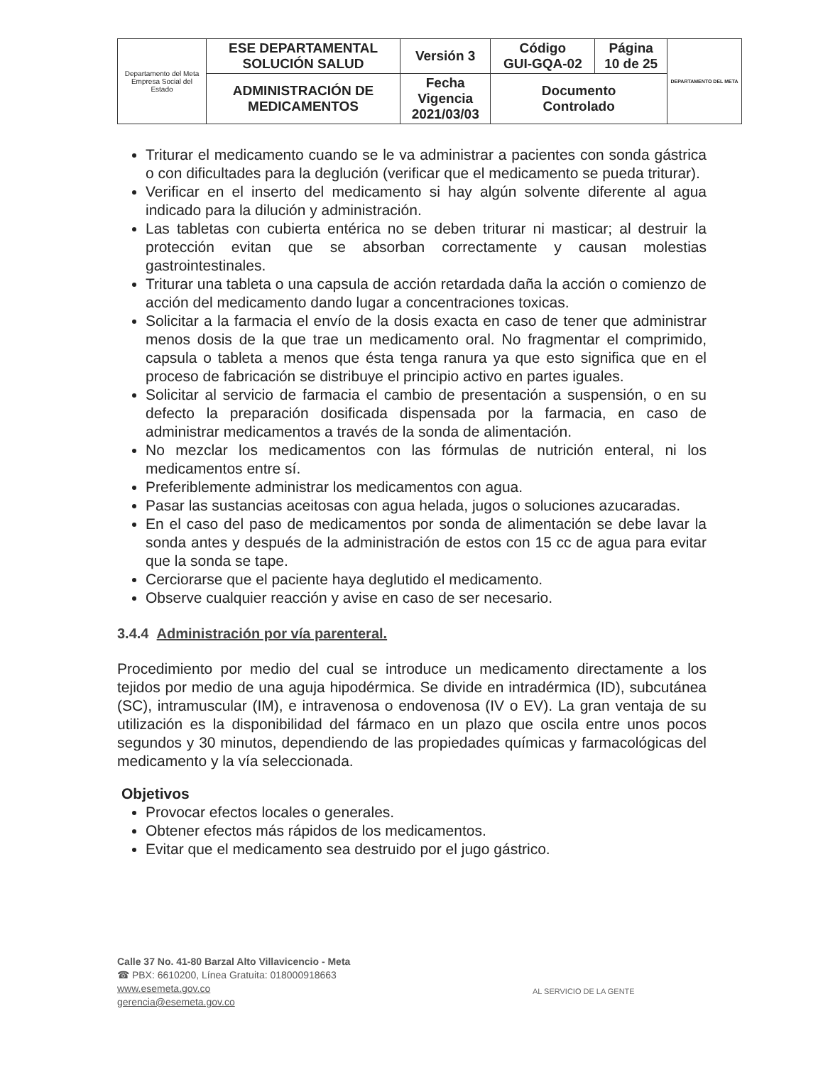| Departamento del Meta Empresa Social del Estado | ESE DEPARTAMENTAL SOLUCIÓN SALUD | Versión 3 | Código GUI-GQA-02 | Página 10 de 25 | DEPARTAMENTO DEL META |
| | ADMINISTRACIÓN DE MEDICAMENTOS | Fecha Vigencia 2021/03/03 | Documento Controlado | | |
Triturar el medicamento cuando se le va administrar a pacientes con sonda gástrica o con dificultades para la deglución (verificar que el medicamento se pueda triturar).
Verificar en el inserto del medicamento si hay algún solvente diferente al agua indicado para la dilución y administración.
Las tabletas con cubierta entérica no se deben triturar ni masticar; al destruir la protección evitan que se absorban correctamente y causan molestias gastrointestinales.
Triturar una tableta o una capsula de acción retardada daña la acción o comienzo de acción del medicamento dando lugar a concentraciones toxicas.
Solicitar a la farmacia el envío de la dosis exacta en caso de tener que administrar menos dosis de la que trae un medicamento oral. No fragmentar el comprimido, capsula o tableta a menos que ésta tenga ranura ya que esto significa que en el proceso de fabricación se distribuye el principio activo en partes iguales.
Solicitar al servicio de farmacia el cambio de presentación a suspensión, o en su defecto la preparación dosificada dispensada por la farmacia, en caso de administrar medicamentos a través de la sonda de alimentación.
No mezclar los medicamentos con las fórmulas de nutrición enteral, ni los medicamentos entre sí.
Preferiblemente administrar los medicamentos con agua.
Pasar las sustancias aceitosas con agua helada, jugos o soluciones azucaradas.
En el caso del paso de medicamentos por sonda de alimentación se debe lavar la sonda antes y después de la administración de estos con 15 cc de agua para evitar que la sonda se tape.
Cerciorarse que el paciente haya deglutido el medicamento.
Observe cualquier reacción y avise en caso de ser necesario.
3.4.4 Administración por vía parenteral.
Procedimiento por medio del cual se introduce un medicamento directamente a los tejidos por medio de una aguja hipodérmica. Se divide en intradérmica (ID), subcutánea (SC), intramuscular (IM), e intravenosa o endovenosa (IV o EV). La gran ventaja de su utilización es la disponibilidad del fármaco en un plazo que oscila entre unos pocos segundos y 30 minutos, dependiendo de las propiedades químicas y farmacológicas del medicamento y la vía seleccionada.
Objetivos
Provocar efectos locales o generales.
Obtener efectos más rápidos de los medicamentos.
Evitar que el medicamento sea destruido por el jugo gástrico.
Calle 37 No. 41-80 Barzal Alto Villavicencio - Meta
☎ PBX: 6610200, Línea Gratuita: 018000918663
www.esemeta.gov.co
gerencia@esemeta.gov.co
AL SERVICIO DE LA GENTE